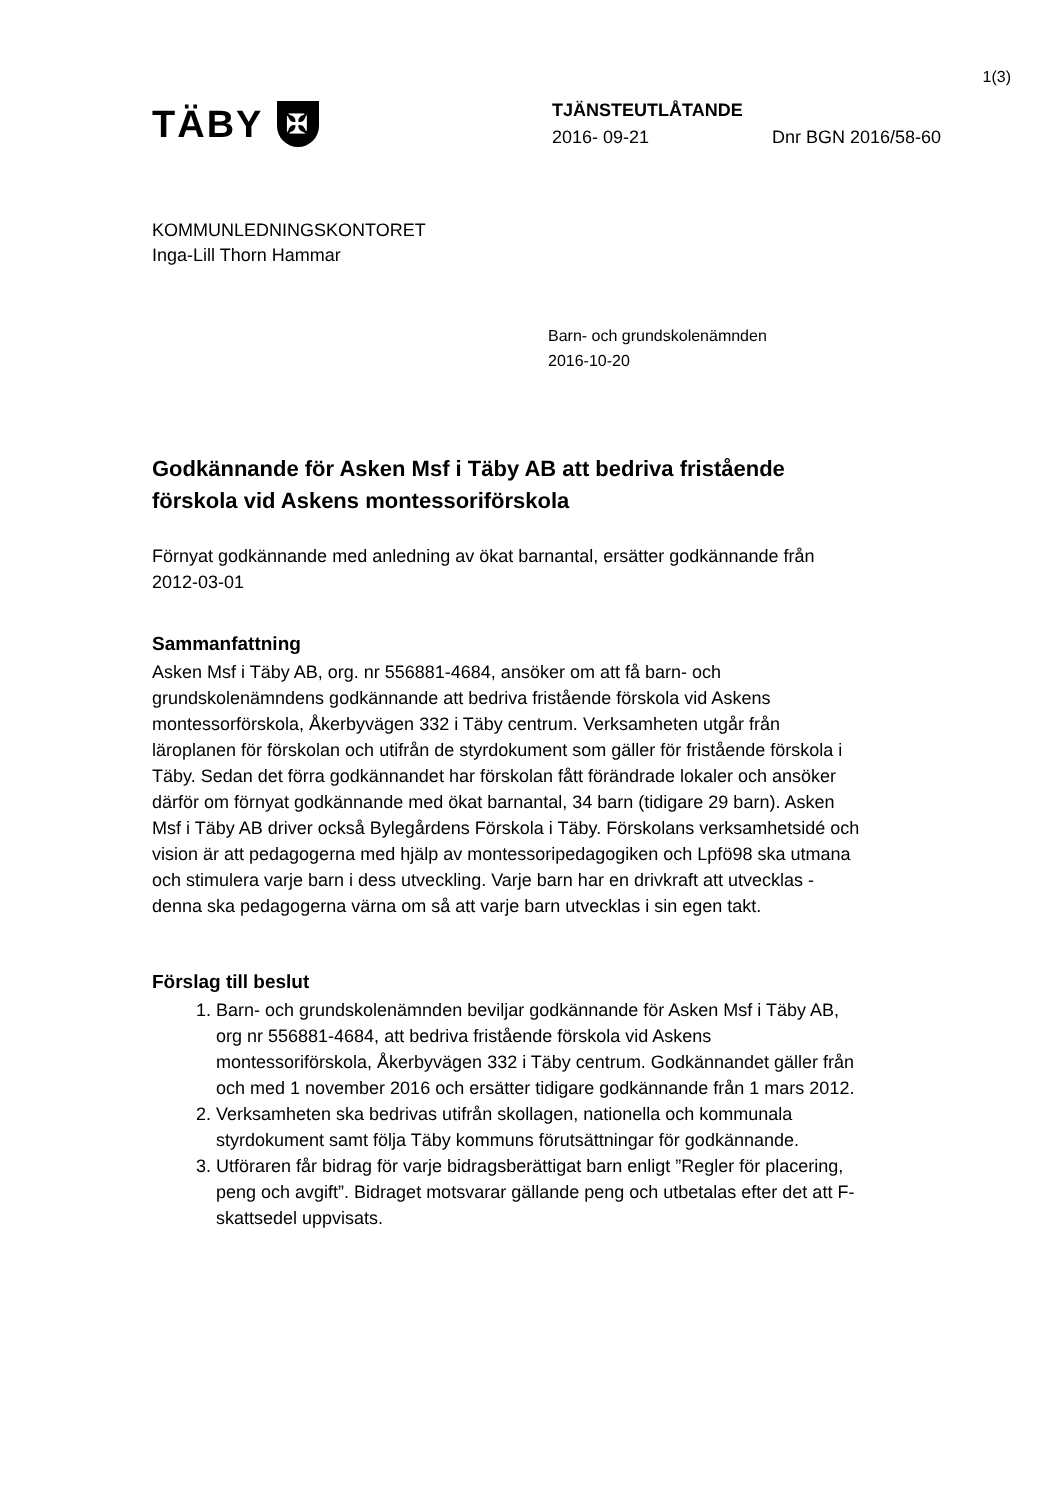1(3)
TÄBY ✠
TJÄNSTEUTLÅTANDE
2016- 09-21 Dnr BGN 2016/58-60
KOMMUNLEDNINGSKONTORET
Inga-Lill Thorn Hammar
Barn- och grundskolenämnden
2016-10-20
Godkännande för Asken Msf i Täby AB att bedriva fristående förskola vid Askens montessoriförskola
Förnyat godkännande med anledning av ökat barnantal, ersätter godkännande från 2012-03-01
Sammanfattning
Asken Msf i Täby AB, org. nr 556881-4684, ansöker om att få barn- och grundskolenämndens godkännande att bedriva fristående förskola vid Askens montessorförskola, Åkerbyvägen 332 i Täby centrum. Verksamheten utgår från läroplanen för förskolan och utifrån de styrdokument som gäller för fristående förskola i Täby. Sedan det förra godkännandet har förskolan fått förändrade lokaler och ansöker därför om förnyat godkännande med ökat barnantal, 34 barn (tidigare 29 barn). Asken Msf i Täby AB driver också Bylegårdens Förskola i Täby. Förskolans verksamhetsidé och vision är att pedagogerna med hjälp av montessoripedagogiken och Lpfö98 ska utmana och stimulera varje barn i dess utveckling. Varje barn har en drivkraft att utvecklas - denna ska pedagogerna värna om så att varje barn utvecklas i sin egen takt.
Förslag till beslut
1. Barn- och grundskolenämnden beviljar godkännande för Asken Msf i Täby AB, org nr 556881-4684, att bedriva fristående förskola vid Askens montessoriförskola, Åkerbyvägen 332 i Täby centrum. Godkännandet gäller från och med 1 november 2016 och ersätter tidigare godkännande från 1 mars 2012.
2. Verksamheten ska bedrivas utifrån skollagen, nationella och kommunala styrdokument samt följa Täby kommuns förutsättningar för godkännande.
3. Utföraren får bidrag för varje bidragsberättigat barn enligt ”Regler för placering, peng och avgift”. Bidraget motsvarar gällande peng och utbetalas efter det att F-skattsedel uppvisats.